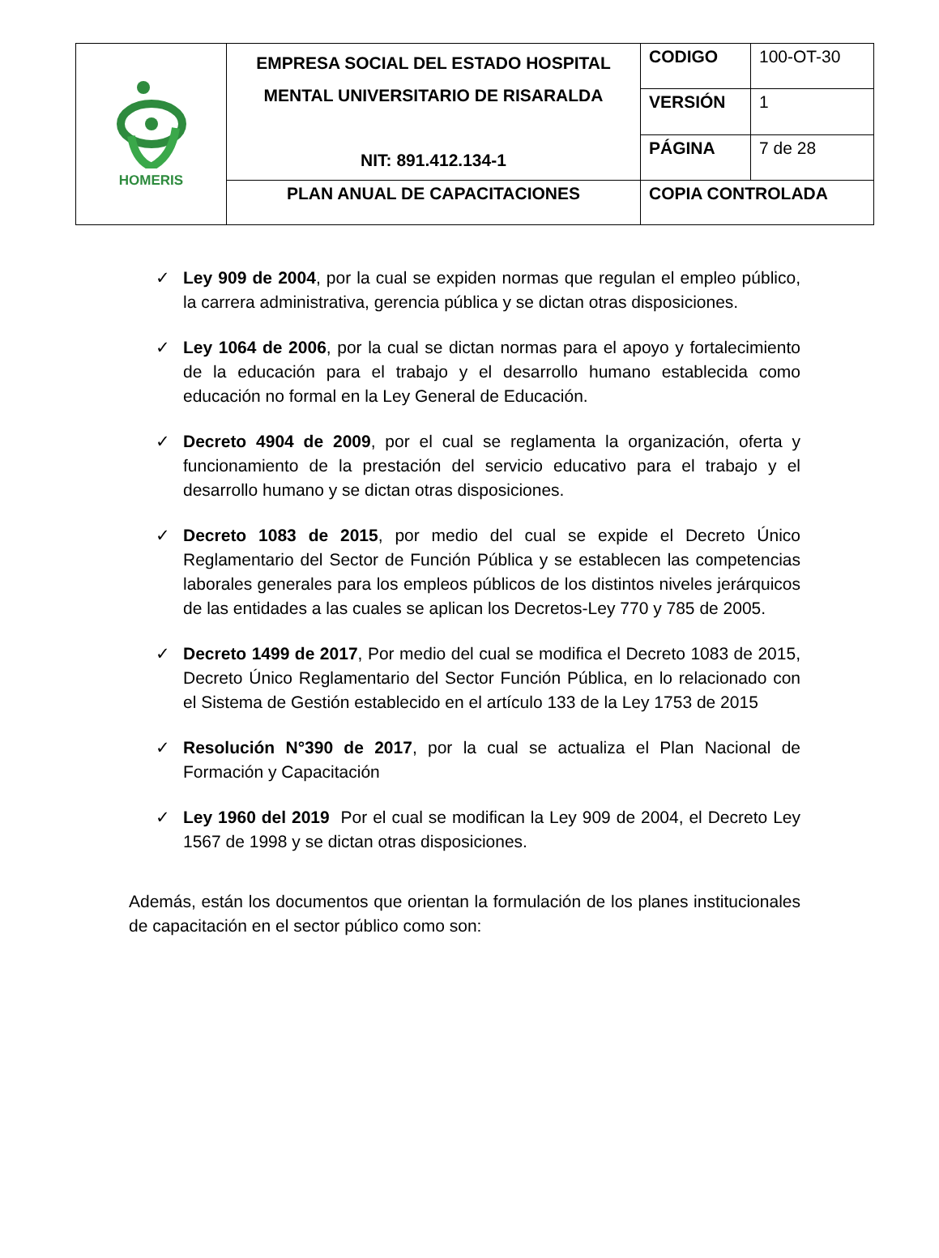| HOMERIS | EMPRESA SOCIAL DEL ESTADO HOSPITAL MENTAL UNIVERSITARIO DE RISARALDA NIT: 891.412.134-1 | CODIGO | 100-OT-30 |
| | | VERSIÓN | 1 |
| | | PÁGINA | 7 de 28 |
| | PLAN ANUAL DE CAPACITACIONES | COPIA CONTROLADA | |
✓ Ley 909 de 2004, por la cual se expiden normas que regulan el empleo público, la carrera administrativa, gerencia pública y se dictan otras disposiciones.
✓ Ley 1064 de 2006, por la cual se dictan normas para el apoyo y fortalecimiento de la educación para el trabajo y el desarrollo humano establecida como educación no formal en la Ley General de Educación.
✓ Decreto 4904 de 2009, por el cual se reglamenta la organización, oferta y funcionamiento de la prestación del servicio educativo para el trabajo y el desarrollo humano y se dictan otras disposiciones.
✓ Decreto 1083 de 2015, por medio del cual se expide el Decreto Único Reglamentario del Sector de Función Pública y se establecen las competencias laborales generales para los empleos públicos de los distintos niveles jerárquicos de las entidades a las cuales se aplican los Decretos-Ley 770 y 785 de 2005.
✓ Decreto 1499 de 2017, Por medio del cual se modifica el Decreto 1083 de 2015, Decreto Único Reglamentario del Sector Función Pública, en lo relacionado con el Sistema de Gestión establecido en el artículo 133 de la Ley 1753 de 2015
✓ Resolución N°390 de 2017, por la cual se actualiza el Plan Nacional de Formación y Capacitación
✓ Ley 1960 del 2019 Por el cual se modifican la Ley 909 de 2004, el Decreto Ley 1567 de 1998 y se dictan otras disposiciones.
Además, están los documentos que orientan la formulación de los planes institucionales de capacitación en el sector público como son: